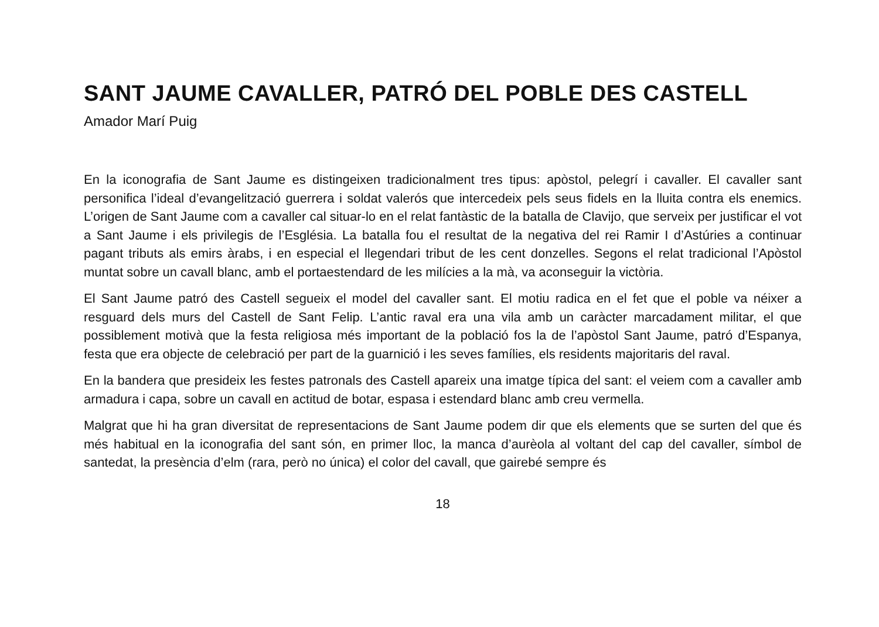SANT JAUME CAVALLER, PATRÓ DEL POBLE DES CASTELL
Amador Marí Puig
En la iconografia de Sant Jaume es distingeixen tradicionalment tres tipus: apòstol, pelegrí i cavaller. El cavaller sant personifica l’ideal d’evangelització guerrera i soldat valerós que intercedeix pels seus fidels en la lluita contra els enemics. L’origen de Sant Jaume com a cavaller cal situar-lo en el relat fantàstic de la batalla de Clavijo, que serveix per justificar el vot a Sant Jaume i els privilegis de l’Església. La batalla fou el resultat de la negativa del rei Ramir I d’Astúries a continuar pagant tributs als emirs àrabs, i en especial el llegendari tribut de les cent donzelles. Segons el relat tradicional l’Apòstol muntat sobre un cavall blanc, amb el portaestendard de les milícies a la mà, va aconseguir la victòria.
El Sant Jaume patró des Castell segueix el model del cavaller sant. El motiu radica en el fet que el poble va néixer a resguard dels murs del Castell de Sant Felip. L’antic raval era una vila amb un caràcter marcadament militar, el que possiblement motivà que la festa religiosa més important de la població fos la de l’apòstol Sant Jaume, patró d’Espanya, festa que era objecte de celebració per part de la guarnició i les seves famílies, els residents majoritaris del raval.
En la bandera que presideix les festes patronals des Castell apareix una imatge típica del sant: el veiem com a cavaller amb armadura i capa, sobre un cavall en actitud de botar, espasa i estendard blanc amb creu vermella.
Malgrat que hi ha gran diversitat de representacions de Sant Jaume podem dir que els elements que se surten del que és més habitual en la iconografia del sant són, en primer lloc, la manca d’aurèola al voltant del cap del cavaller, símbol de santedat, la presència d’elm (rara, però no única) el color del cavall, que gairebé sempre és
18